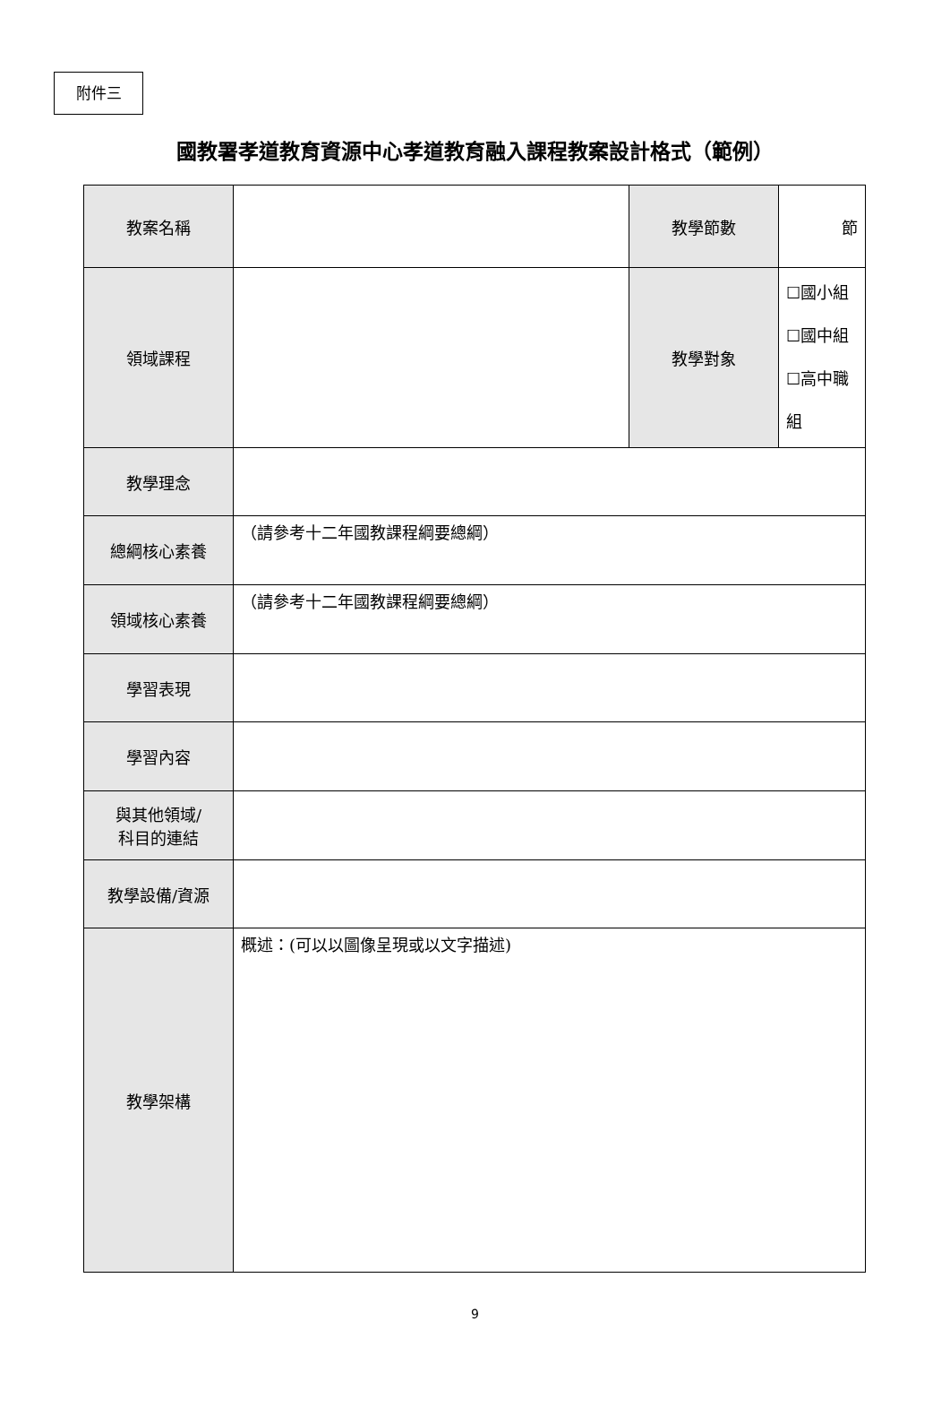附件三
國教署孝道教育資源中心孝道教育融入課程教案設計格式（範例）
| 教案名稱 | | 教學節數 | 節 |
| 領域課程 | | 教學對象 | ☐國小組 ☐國中組 ☐高中職組 |
| 教學理念 | | | |
| 總綱核心素養 | （請參考十二年國教課程綱要總綱） | | |
| 領域核心素養 | （請參考十二年國教課程綱要總綱） | | |
| 學習表現 | | | |
| 學習內容 | | | |
| 與其他領域/ 科目的連結 | | | |
| 教學設備/資源 | | | |
| 教學架構 | 概述：(可以以圖像呈現或以文字描述) | | |
9